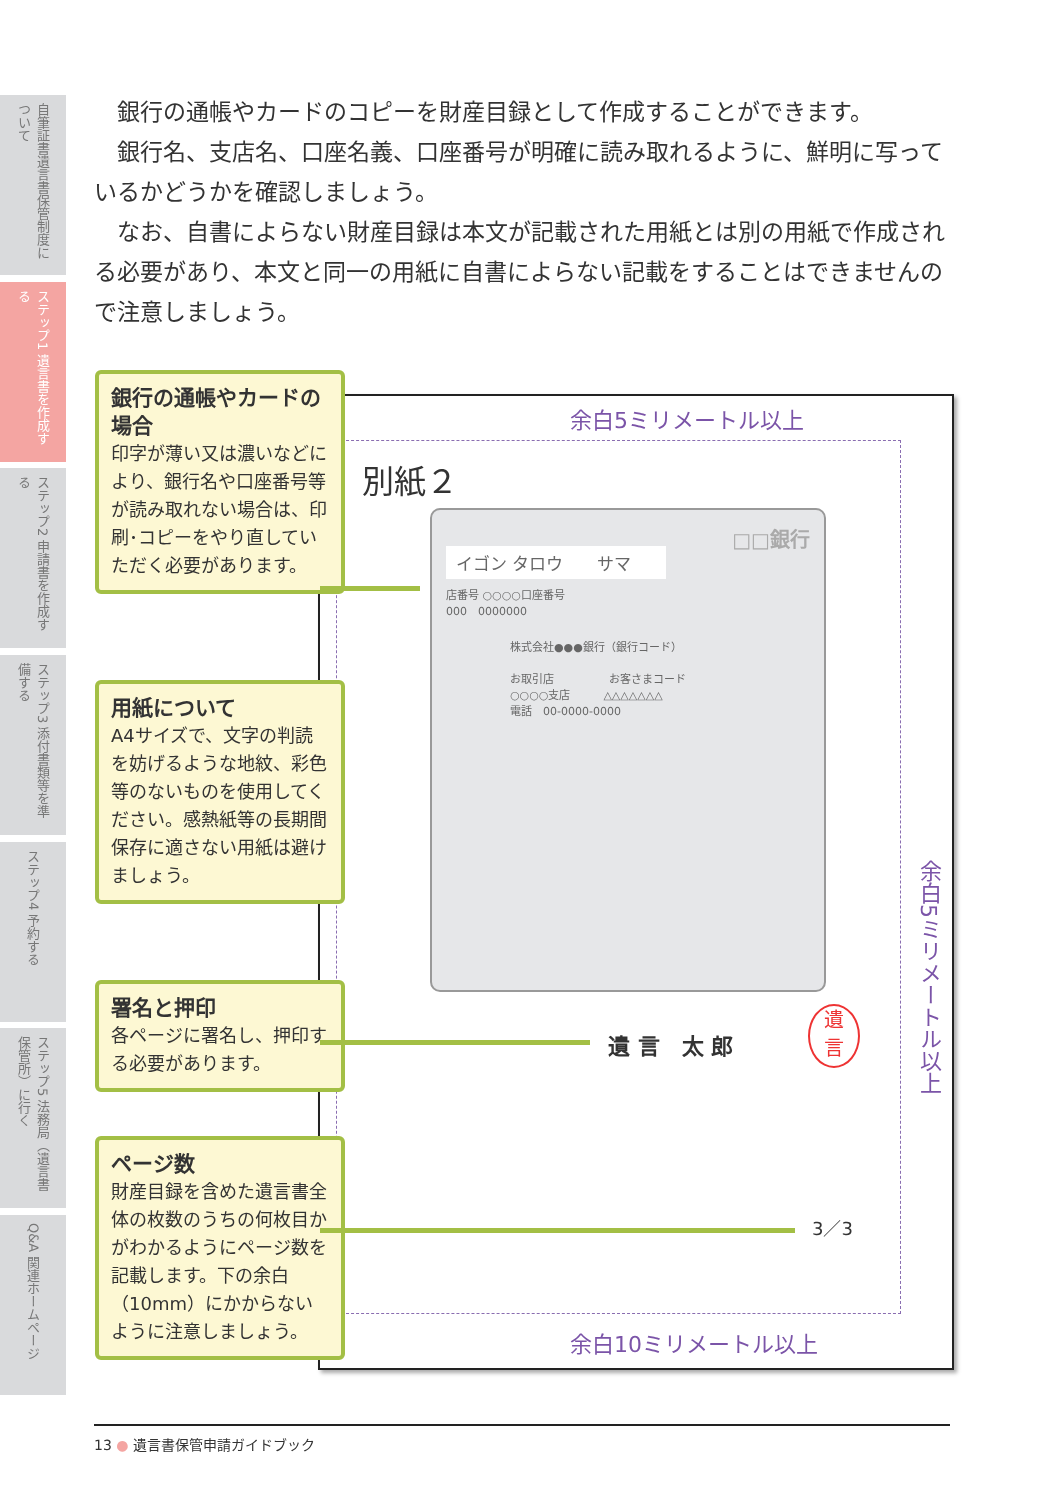自筆証書遺言書保管制度について
ステップ1 遺言書を作成する
ステップ2 申請書を作成する
ステップ3 添付書類等を準備する
ステップ4 予約する
ステップ5 法務局（遺言書保管所）に行く
Q&A 関連ホームページ
銀行の通帳やカードのコピーを財産目録として作成することができます。
銀行名、支店名、口座名義、口座番号が明確に読み取れるように、鮮明に写っているかどうかを確認しましょう。
なお、自書によらない財産目録は本文が記載された用紙とは別の用紙で作成される必要があり、本文と同一の用紙に自書によらない記載をすることはできませんので注意しましょう。
余白5ミリメートル以上
余白10ミリメートル以上
余白5ミリメートル以上
別紙２
□□銀行
イゴン タロウ　　サマ
店番号 ○○○○口座番号
000　0000000
株式会社●●●銀行（銀行コード）
お取引店　　　　　お客さまコード
○○○○支店　　　△△△△△△△
電話　00-0000-0000
銀行の通帳やカードの場合
印字が薄い又は濃いなどにより、銀行名や口座番号等が読み取れない場合は、印刷･コピーをやり直していただく必要があります。
用紙について
A4サイズで、文字の判読を妨げるような地紋、彩色等のないものを使用してください。感熱紙等の長期間保存に適さない用紙は避けましょう。
署名と押印
各ページに署名し、押印する必要があります。
ページ数
財産目録を含めた遺言書全体の枚数のうちの何枚目かがわかるようにページ数を記載します。下の余白（10mm）にかからないように注意しましょう。
遺 言　太 郎
遺
言
3／3
13 ● 遺言書保管申請ガイドブック